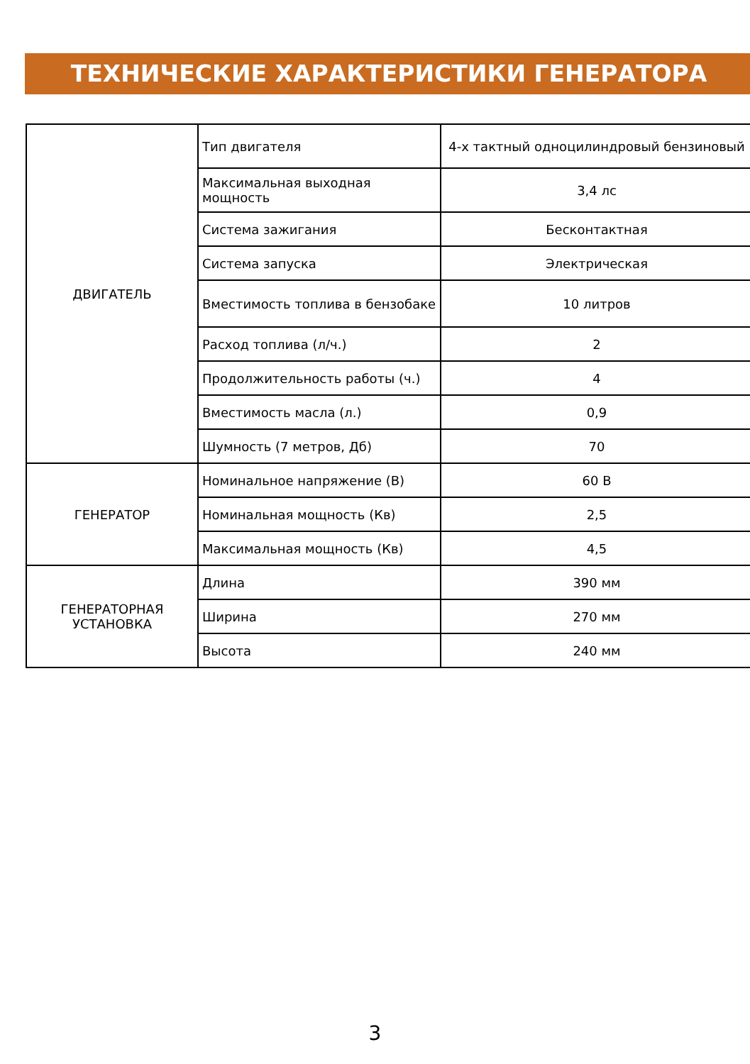ТЕХНИЧЕСКИЕ ХАРАКТЕРИСТИКИ ГЕНЕРАТОРА
| ДВИГАТЕЛЬ | Тип двигателя | 4-х тактный одноцилиндровый бензиновый |
| | Максимальная выходная мощность | 3,4 лс |
| | Система зажигания | Бесконтактная |
| | Система запуска | Электрическая |
| | Вместимость топлива в бензобаке | 10 литров |
| | Расход топлива (л/ч.) | 2 |
| | Продолжительность работы (ч.) | 4 |
| | Вместимость масла (л.) | 0,9 |
| | Шумность (7 метров, Дб) | 70 |
| ГЕНЕРАТОР | Номинальное напряжение (В) | 60 В |
| | Номинальная мощность (Кв) | 2,5 |
| | Максимальная мощность (Кв) | 4,5 |
| ГЕНЕРАТОРНАЯ УСТАНОВКА | Длина | 390 мм |
| | Ширина | 270 мм |
| | Высота | 240 мм |
3